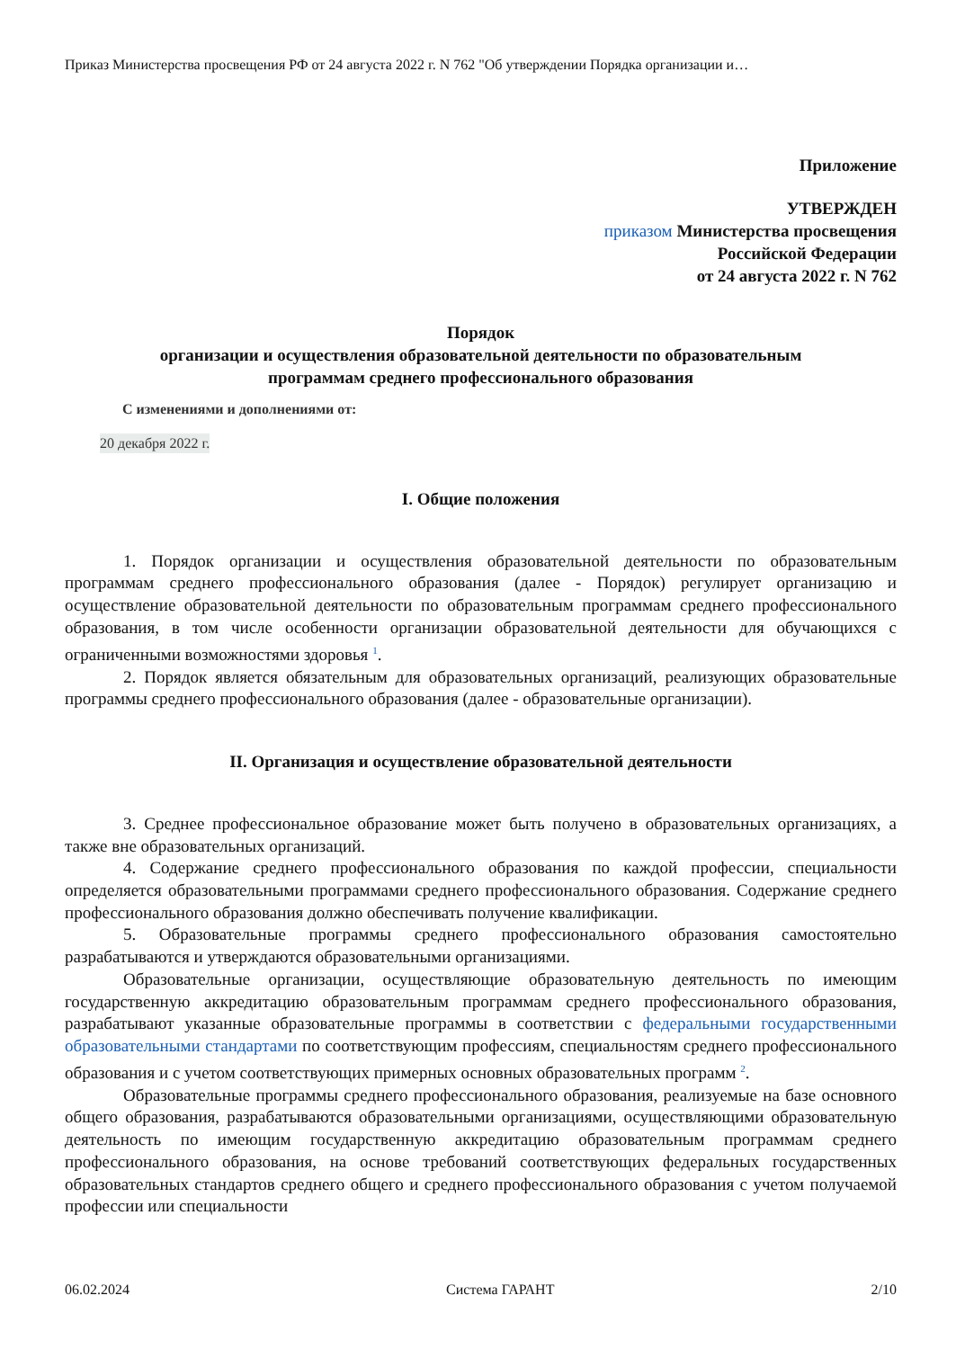Приказ Министерства просвещения РФ от 24 августа 2022 г. N 762 "Об утверждении Порядка организации и…
Приложение
УТВЕРЖДЕН
приказом Министерства просвещения
Российской Федерации
от 24 августа 2022 г. N 762
Порядок
организации и осуществления образовательной деятельности по образовательным
программам среднего профессионального образования
С изменениями и дополнениями от:
20 декабря 2022 г.
I. Общие положения
1. Порядок организации и осуществления образовательной деятельности по образовательным программам среднего профессионального образования (далее - Порядок) регулирует организацию и осуществление образовательной деятельности по образовательным программам среднего профессионального образования, в том числе особенности организации образовательной деятельности для обучающихся с ограниченными возможностями здоровья <sup>1</sup>.
2. Порядок является обязательным для образовательных организаций, реализующих образовательные программы среднего профессионального образования (далее - образовательные организации).
II. Организация и осуществление образовательной деятельности
3. Среднее профессиональное образование может быть получено в образовательных организациях, а также вне образовательных организаций.
4. Содержание среднего профессионального образования по каждой профессии, специальности определяется образовательными программами среднего профессионального образования. Содержание среднего профессионального образования должно обеспечивать получение квалификации.
5. Образовательные программы среднего профессионального образования самостоятельно разрабатываются и утверждаются образовательными организациями.
Образовательные организации, осуществляющие образовательную деятельность по имеющим государственную аккредитацию образовательным программам среднего профессионального образования, разрабатывают указанные образовательные программы в соответствии с федеральными государственными образовательными стандартами по соответствующим профессиям, специальностям среднего профессионального образования и с учетом соответствующих примерных основных образовательных программ <sup>2</sup>.
Образовательные программы среднего профессионального образования, реализуемые на базе основного общего образования, разрабатываются образовательными организациями, осуществляющими образовательную деятельность по имеющим государственную аккредитацию образовательным программам среднего профессионального образования, на основе требований соответствующих федеральных государственных образовательных стандартов среднего общего и среднего профессионального образования с учетом получаемой профессии или специальности
06.02.2024 Система ГАРАНТ 2/10